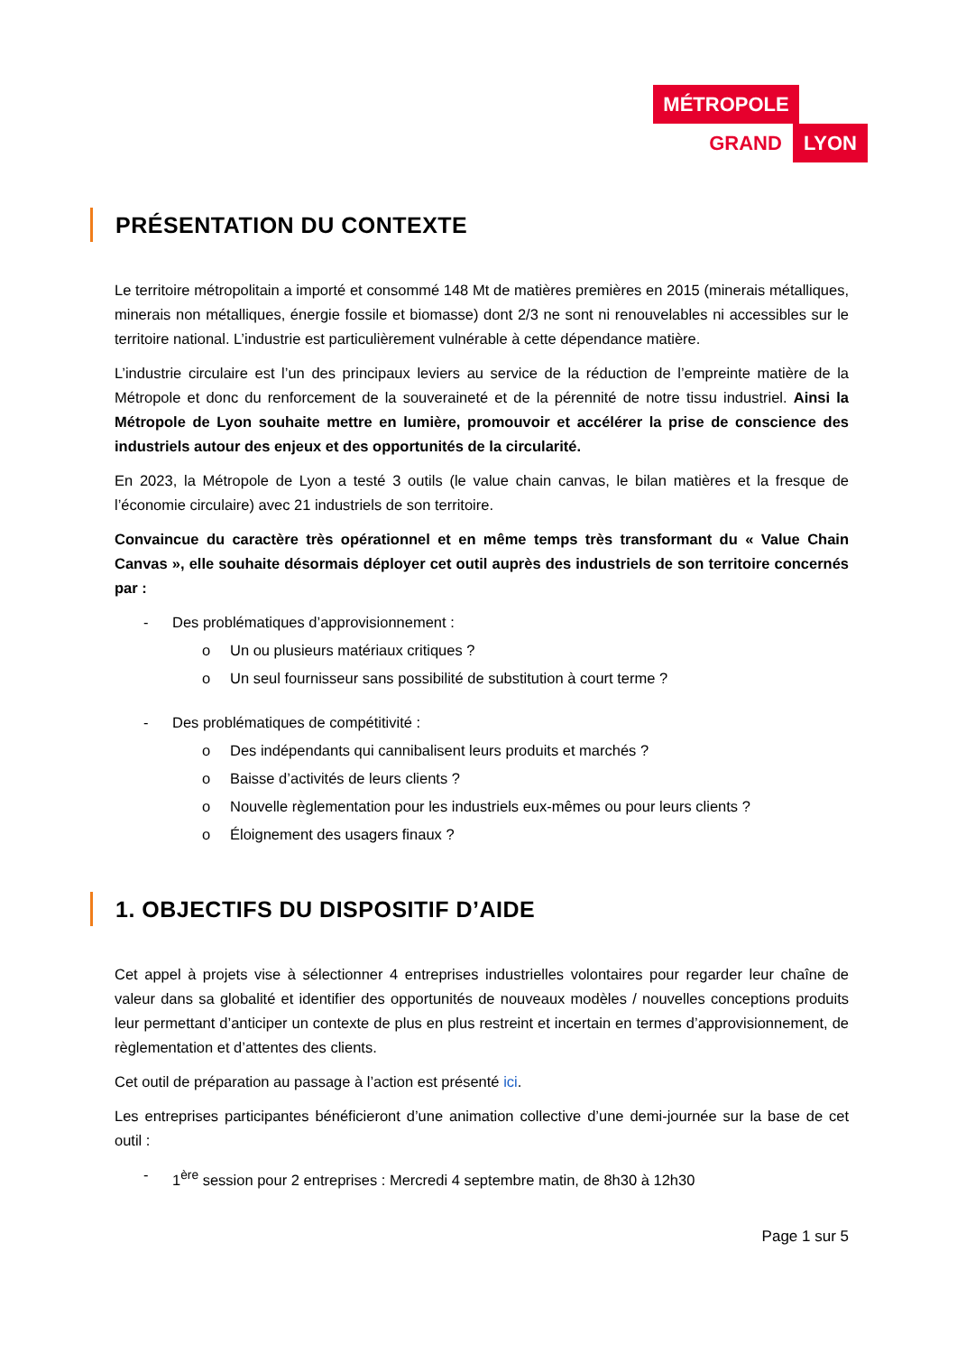MÉTROPOLE
GRAND LYON
PRÉSENTATION DU CONTEXTE
Le territoire métropolitain a importé et consommé 148 Mt de matières premières en 2015 (minerais métalliques, minerais non métalliques, énergie fossile et biomasse) dont 2/3 ne sont ni renouvelables ni accessibles sur le territoire national. L’industrie est particulièrement vulnérable à cette dépendance matière.
L’industrie circulaire est l’un des principaux leviers au service de la réduction de l’empreinte matière de la Métropole et donc du renforcement de la souveraineté et de la pérennité de notre tissu industriel. Ainsi la Métropole de Lyon souhaite mettre en lumière, promouvoir et accélérer la prise de conscience des industriels autour des enjeux et des opportunités de la circularité.
En 2023, la Métropole de Lyon a testé 3 outils (le value chain canvas, le bilan matières et la fresque de l’économie circulaire) avec 21 industriels de son territoire.
Convaincue du caractère très opérationnel et en même temps très transformant du « Value Chain Canvas », elle souhaite désormais déployer cet outil auprès des industriels de son territoire concernés par :
- Des problématiques d’approvisionnement :
o Un ou plusieurs matériaux critiques ?
o Un seul fournisseur sans possibilité de substitution à court terme ?
- Des problématiques de compétitivité :
o Des indépendants qui cannibalisent leurs produits et marchés ?
o Baisse d’activités de leurs clients ?
o Nouvelle règlementation pour les industriels eux-mêmes ou pour leurs clients ?
o Éloignement des usagers finaux ?
1. OBJECTIFS DU DISPOSITIF D’AIDE
Cet appel à projets vise à sélectionner 4 entreprises industrielles volontaires pour regarder leur chaîne de valeur dans sa globalité et identifier des opportunités de nouveaux modèles / nouvelles conceptions produits leur permettant d’anticiper un contexte de plus en plus restreint et incertain en termes d’approvisionnement, de règlementation et d’attentes des clients.
Cet outil de préparation au passage à l’action est présenté ici.
Les entreprises participantes bénéficieront d’une animation collective d’une demi-journée sur la base de cet outil :
- 1<sup>ère</sup> session pour 2 entreprises : Mercredi 4 septembre matin, de 8h30 à 12h30
Page 1 sur 5